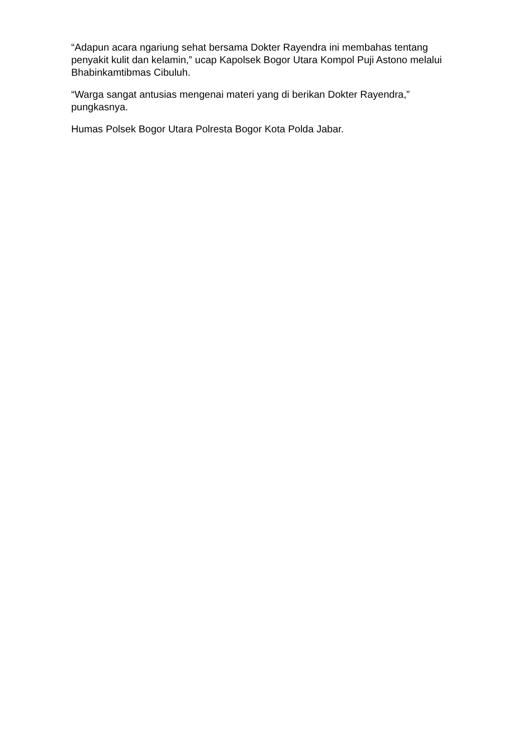“Adapun acara ngariung sehat bersama Dokter Rayendra ini membahas tentang penyakit kulit dan kelamin,” ucap Kapolsek Bogor Utara Kompol Puji Astono melalui Bhabinkamtibmas Cibuluh.
“Warga sangat antusias mengenai materi yang di berikan Dokter Rayendra,” pungkasnya.
Humas Polsek Bogor Utara Polresta Bogor Kota Polda Jabar.